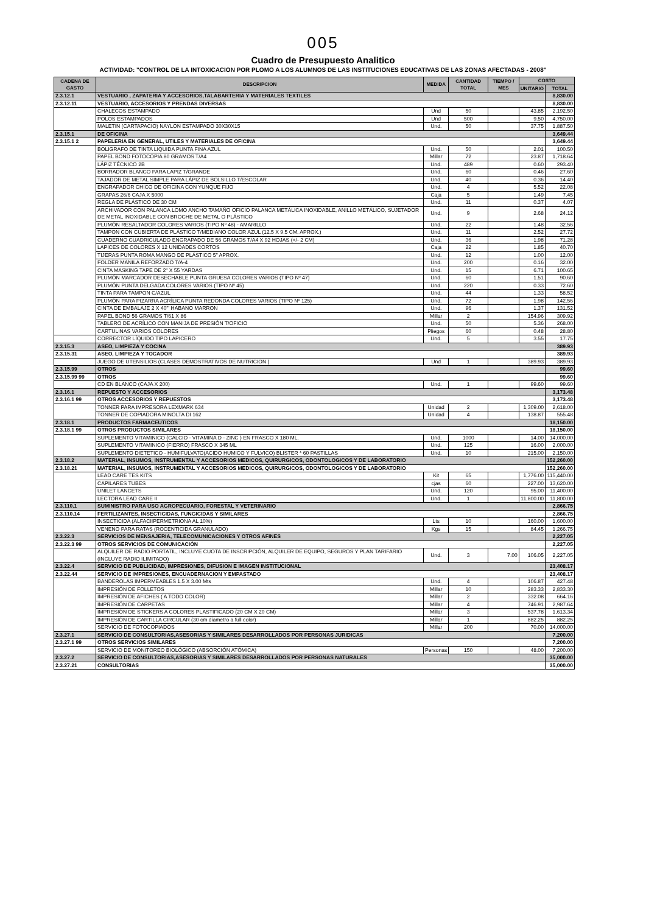005
Cuadro de Presupuesto Analitico
ACTIVIDAD: "CONTROL DE LA INTOXICACION POR PLOMO A LOS ALUMNOS DE LAS INSTITUCIONES EDUCATIVAS DE LAS ZONAS AFECTADAS - 2008"
| CADENA DE GASTO | DESCRIPCION | MEDIDA | CANTIDAD TOTAL | TIEMPO / MES | COSTO | |
| --- | --- | --- | --- | --- | --- | --- |
| | | | | | UNITARIO | TOTAL |
| 2.3.12.1 | VESTUARIO , ZAPATERIA Y ACCESORIOS,TALABARTERIA Y MATERIALES TEXTILES | | | | | 8,830.00 |
| 2.3.12.11 | VESTUARIO, ACCESORIOS Y PRENDAS DIVERSAS | | | | | 8,830.00 |
| | CHALECOS ESTAMPADO | Und | 50 | | 43.85 | 2,192.50 |
| | POLOS ESTAMPADOS | Und | 500 | | 9.50 | 4,750.00 |
| | MALETIN (CARTAPACIO) NAYLON ESTAMPADO 30X30X15 | Und. | 50 | | 37.75 | 1,887.50 |
| 2.3.15.1 | DE OFICINA | | | | | 3,649.44 |
| 2.3.15.1 2 | PAPELERIA EN GENERAL, UTILES Y MATERIALES DE OFICINA | | | | | 3,649.44 |
| | BOLIGRAFO DE TINTA LIQUIDA PUNTA FINA AZUL | Und. | 50 | | 2.01 | 100.50 |
| | PAPEL BOND FOTOCOPIA 80 GRAMOS T/A4 | Millar | 72 | | 23.87 | 1,718.64 |
| | LÁPIZ TÉCNICO 2B | Und. | 489 | | 0.60 | 293.40 |
| | BORRADOR BLANCO PARA LAPIZ T/GRANDE | Und. | 60 | | 0.46 | 27.60 |
| | TAJADOR DE METAL SIMPLE PARA LÁPIZ DE BOLSILLO T/ESCOLAR | Und. | 40 | | 0.36 | 14.40 |
| | ENGRAPADOR CHICO DE OFICINA CON YUNQUE FIJO | Und. | 4 | | 5.52 | 22.08 |
| | GRAPAS 26/6 CAJA X 5000 | Caja | 5 | | 1.49 | 7.45 |
| | REGLA DE PLÁSTICO DE 30 CM | Und. | 11 | | 0.37 | 4.07 |
| | ARCHIVADOR CON PALANCA LOMO ANCHO TAMAÑO OFICIO PALANCA METÁLICA INOXIDABLE, ANILLO METÁLICO, SUJETADOR DE METAL INOXIDABLE CON BROCHE DE METAL O PLÁSTICO | Und. | 9 | | 2.68 | 24.12 |
| | PLUMÓN RESALTADOR COLORES VARIOS (TIPO Nº 48) - AMARILLO | Und. | 22 | | 1.48 | 32.56 |
| | TAMPON CON CUBIERTA DE PLÁSTICO T/MEDIANO COLOR AZUL (12.5 X 9.5 CM. APROX.) | Und. | 11 | | 2.52 | 27.72 |
| | CUADERNO CUADRICULADO ENGRAPADO DE 56 GRAMOS T/A4 X 92 HOJAS (+/- 2 CM) | Und. | 36 | | 1.98 | 71.28 |
| | LAPICES DE COLORES X 12 UNIDADES CORTOS | Caja | 22 | | 1.85 | 40.70 |
| | TIJERAS PUNTA ROMA MANGO DE PLÁSTICO 5" APROX. | Und. | 12 | | 1.00 | 12.00 |
| | FOLDER MANILA REFORZADO T/A-4 | Und. | 200 | | 0.16 | 32.00 |
| | CINTA MASKING TAPE DE 2" X 55 YARDAS | Und. | 15 | | 6.71 | 100.65 |
| | PLUMÓN MARCADOR DESECHABLE PUNTA GRUESA COLORES VARIOS (TIPO Nº 47) | Und. | 60 | | 1.51 | 90.60 |
| | PLUMÓN PUNTA DELGADA COLORES VARIOS (TIPO Nº 45) | Und. | 220 | | 0.33 | 72.60 |
| | TINTA PARA TAMPON C/AZUL | Und. | 44 | | 1.33 | 58.52 |
| | PLUMÓN PARA PIZARRA ACRÍLICA PUNTA REDONDA COLORES VARIOS (TIPO Nº 125) | Und. | 72 | | 1.98 | 142.56 |
| | CINTA DE EMBALAJE 2 X 40"' HABANO MARRON | Und. | 96 | | 1.37 | 131.52 |
| | PAPEL BOND 56 GRAMOS T/61 X 86 | Millar | 2 | | 154.96 | 309.92 |
| | TABLERO DE ACRÍLICO CON MANIJA DE PRESIÓN T/OFICIO | Und. | 50 | | 5.36 | 268.00 |
| | CARTULINAS VARIOS COLORES | Pliegos | 60 | | 0.48 | 28.80 |
| | CORRECTOR LÍQUIDO TIPO LAPICERO | Und. | 5 | | 3.55 | 17.75 |
| 2.3.15.3 | ASEO, LIMPIEZA Y COCINA | | | | | 389.93 |
| 2.3.15.31 | ASEO, LIMPIEZA Y TOCADOR | | | | | 389.93 |
| | JUEGO DE UTENSILIOS (CLASES DEMOSTRATIVOS DE NUTRICION ) | Und | 1 | | 389.93 | 389.93 |
| 2.3.15.99 | OTROS | | | | | 99.60 |
| 2.3.15.99 99 | OTROS | | | | | 99.60 |
| | CD EN BLANCO (CAJA X 200) | Und. | 1 | | 99.60 | 99.60 |
| 2.3.16.1 | REPUESTO Y ACCESORIOS | | | | | 3,173.48 |
| 2.3.16.1 99 | OTROS ACCESORIOS Y REPUESTOS | | | | | 3,173.48 |
| | TONNER PARA IMPRESORA LEXMARK 634 | Unidad | 2 | | 1,309.00 | 2,618.00 |
| | TONNER DE COPIADORA MINOLTA DI 162 | Unidad | 4 | | 138.87 | 555.48 |
| 2.3.18.1 | PRODUCTOS FARMACEUTICOS | | | | | 18,150.00 |
| 2.3.18.1 99 | OTROS PRODUCTOS SIMILARES | | | | | 18,150.00 |
| | SUPLEMENTO VITAMINICO (CALCIO - VITAMINA D - ZINC ) EN FRASCO X 180 ML. | Und. | 1000 | | 14.00 | 14,000.00 |
| | SUPLEMENTO VITAMINICO (FIERRO) FRASCO X 345 ML | Und. | 125 | | 16.00 | 2,000.00 |
| | SUPLEMENTO DIETETICO - HUMIFULVATO(ACIDO HUMICO Y FULVICO) BLISTER * 60 PASTILLAS | Und. | 10 | | 215.00 | 2,150.00 |
| 2.3.18.2 | MATERIAL, INSUMOS, INSTRUMENTAL Y ACCESORIOS MEDICOS, QUIRURGICOS, ODONTOLOGICOS Y DE LABORATORIO | | | | | 152,260.00 |
| 2.3.18.21 | MATERIAL, INSUMOS, INSTRUMENTAL Y ACCESORIOS MEDICOS, QUIRURGICOS, ODONTOLOGICOS Y DE LABORATORIO | | | | | 152,260.00 |
| | LEAD CARE TES KITS | Kit | 65 | | 1,776.00 | 115,440.00 |
| | CAPILARES TUBES | cjas | 60 | | 227.00 | 13,620.00 |
| | UNILET LANCETS | Und. | 120 | | 95.00 | 11,400.00 |
| | LECTORA LEAD CARE II | Und. | 1 | | 11,800.00 | 11,800.00 |
| 2.3.110.1 | SUMINISTRO PARA USO AGROPECUARIO, FORESTAL Y VETERINARIO | | | | | 2,866.75 |
| 2.3.110.14 | FERTILIZANTES, INSECTICIDAS, FUNGICIDAS Y SIMILARES | | | | | 2,866.75 |
| | INSECTICIDA (ALFACIIPERMETRIONA AL 10%) | Lts | 10 | | 160.00 | 1,600.00 |
| | VENENO PARA RATAS (ROCENTICIDA GRANULADO) | Kgs | 15 | | 84.45 | 1,266.75 |
| 2.3.22.3 | SERVICIOS DE MENSAJERIA, TELECOMUNICACIONES Y OTROS AFINES | | | | | 2,227.05 |
| 2.3.22.3 99 | OTROS SERVICIOS DE COMUNICACIÓN | | | | | 2,227.05 |
| | ALQUILER DE RADIO PORTATIL, INCLUYE CUOTA DE INSCRIPCIÓN, ALQUILER DE EQUIPO, SEGUROS Y PLAN TARIFARIO (INCLUYE RADIO ILIMITADO) | Und. | 3 | 7.00 | 106.05 | 2,227.05 |
| 2.3.22.4 | SERVICIO DE PUBLICIDAD, IMPRESIONES, DIFUSION E IMAGEN INSTITUCIONAL | | | | | 23,408.17 |
| 2.3.22.44 | SERVICIO DE IMPRESIONES, ENCUADERNACION Y EMPASTADO | | | | | 23,408.17 |
| | BANDEROLAS IMPERMEABLES 1.5 X 3.00 Mts | Und. | 4 | | 106.87 | 427.48 |
| | IMPRESIÓN DE FOLLETOS | Millar | 10 | | 283.33 | 2,833.30 |
| | IMPRESIÓN DE AFICHES ( A TODO COLOR) | Millar | 2 | | 332.08 | 664.16 |
| | IMPRESIÓN DE CARPETAS | Millar | 4 | | 746.91 | 2,987.64 |
| | IMPRESIÓN DE STICKERS A COLORES PLASTIFICADO (20 CM X 20 CM) | Millar | 3 | | 537.78 | 1,613.34 |
| | IMPRESIÓN DE CARTILLA CIRCULAR (30 cm diametro a full color) | Millar | 1 | | 882.25 | 882.25 |
| | SERVICIO DE FOTOCOPIADOS | Millar | 200 | | 70.00 | 14,000.00 |
| 2.3.27.1 | SERVICIO DE CONSULTORIAS,ASESORIAS Y SIMILARES DESARROLLADOS POR PERSONAS JURIDICAS | | | | | 7,200.00 |
| 2.3.27.1 99 | OTROS SERVICIOS SIMILARES | | | | | 7,200.00 |
| | SERVICIO DE MONITOREO BIOLÓGICO (ABSORCIÓN ATÓMICA) | Personas | 150 | | 48.00 | 7,200.00 |
| 2.3.27.2 | SERVICIO DE CONSULTORIAS,ASESORIAS Y SIMILARES DESARROLLADOS POR PERSONAS NATURALES | | | | | 35,000.00 |
| 2.3.27.21 | CONSULTORIAS | | | | | 35,000.00 |